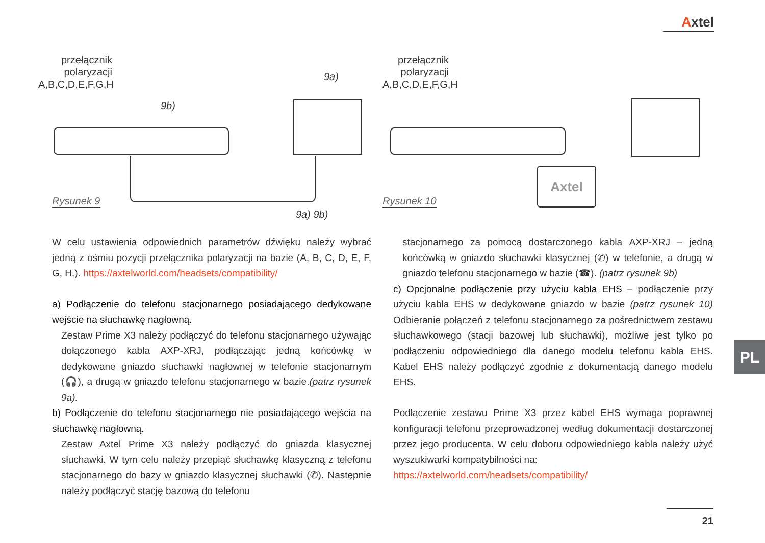Axtel
przełącznik polaryzacji A,B,C,D,E,F,G,H
9a)
9b)
Rysunek 9
9a) 9b)
przełącznik polaryzacji A,B,C,D,E,F,G,H
Axtel
Rysunek 10
W celu ustawienia odpowiednich parametrów dźwięku należy wybrać jedną z ośmiu pozycji przełącznika polaryzacji na bazie (A, B, C, D, E, F, G, H.). https://axtelworld.com/headsets/compatibility/
a) Podłączenie do telefonu stacjonarnego posiadającego dedykowane wejście na słuchawkę nagłowną.
Zestaw Prime X3 należy podłączyć do telefonu stacjonarnego używając dołączonego kabla AXP-XRJ, podłączając jedną końcówkę w dedykowane gniazdo słuchawki nagłownej w telefonie stacjonarnym (🎧), a drugą w gniazdo telefonu stacjonarnego w bazie.(patrz rysunek 9a).
b) Podłączenie do telefonu stacjonarnego nie posiadającego wejścia na słuchawkę nagłowną.
Zestaw Axtel Prime X3 należy podłączyć do gniazda klasycznej słuchawki. W tym celu należy przepiąć słuchawkę klasyczną z telefonu stacjonarnego do bazy w gniazdo klasycznej słuchawki (✆). Następnie należy podłączyć stację bazową do telefonu
stacjonarnego za pomocą dostarczonego kabla AXP-XRJ – jedną końcówką w gniazdo słuchawki klasycznej (✆) w telefonie, a drugą w gniazdo telefonu stacjonarnego w bazie (☎). (patrz rysunek 9b)
c) Opcjonalne podłączenie przy użyciu kabla EHS – podłączenie przy użyciu kabla EHS w dedykowane gniazdo w bazie (patrz rysunek 10) Odbieranie połączeń z telefonu stacjonarnego za pośrednictwem zestawu słuchawkowego (stacji bazowej lub słuchawki), możliwe jest tylko po podłączeniu odpowiedniego dla danego modelu telefonu kabla EHS. Kabel EHS należy podłączyć zgodnie z dokumentacją danego modelu EHS.
Podłączenie zestawu Prime X3 przez kabel EHS wymaga poprawnej konfiguracji telefonu przeprowadzonej według dokumentacji dostarczonej przez jego producenta. W celu doboru odpowiedniego kabla należy użyć wyszukiwarki kompatybilności na:
https://axtelworld.com/headsets/compatibility/
PL
21